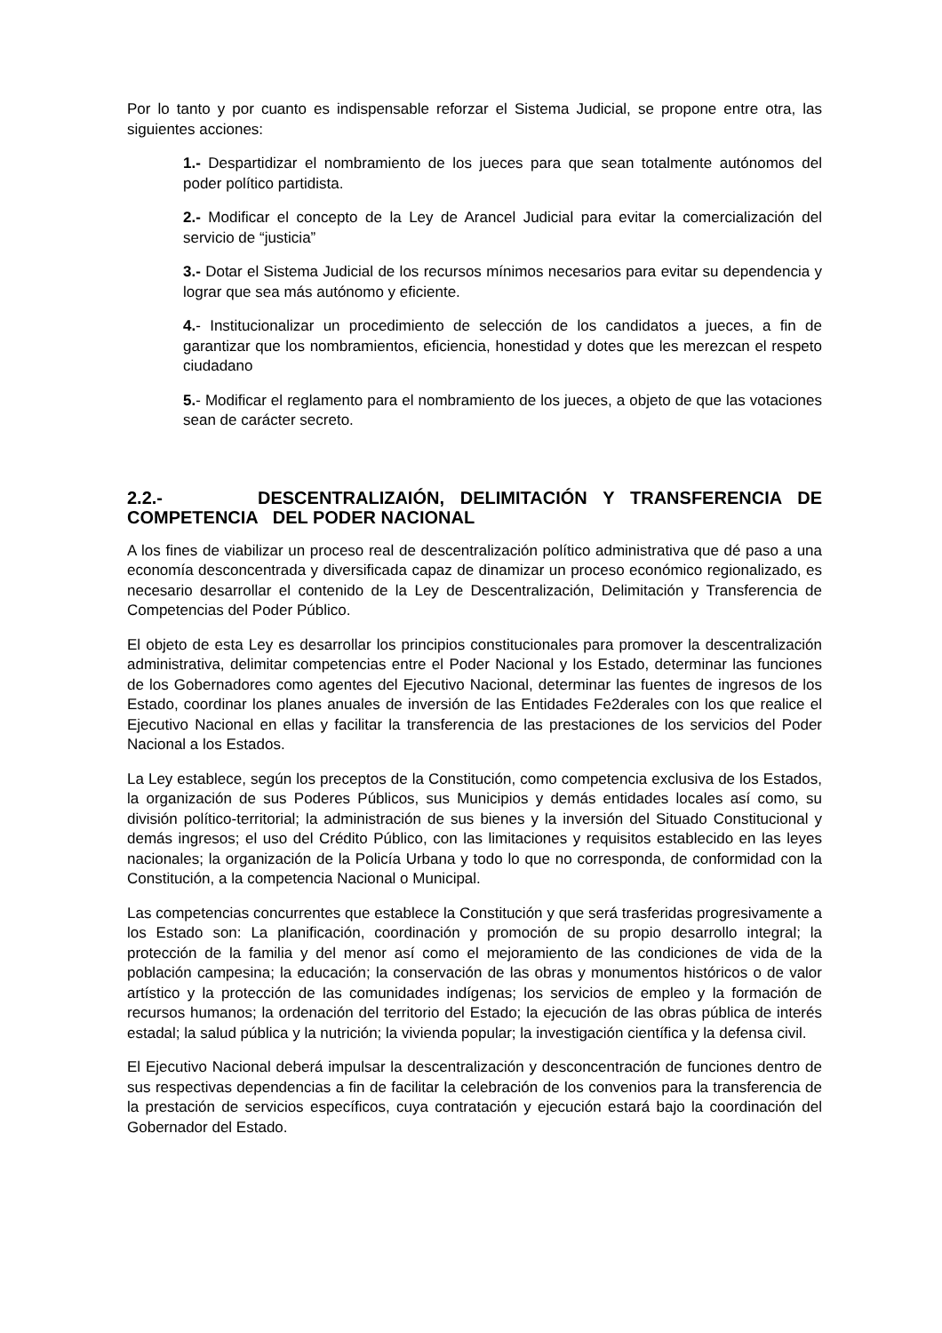Por lo tanto y por cuanto es indispensable reforzar el Sistema Judicial, se propone entre otra, las siguientes acciones:
1.- Despartidizar el nombramiento de los jueces para que sean totalmente autónomos del poder político partidista.
2.- Modificar el concepto de la Ley de Arancel Judicial para evitar la comercialización del servicio de “justicia”
3.- Dotar el Sistema Judicial de los recursos mínimos necesarios para evitar su dependencia y lograr que sea más autónomo y eficiente.
4.- Institucionalizar un procedimiento de selección de los candidatos a jueces, a fin de garantizar que los nombramientos, eficiencia, honestidad y dotes que les merezcan el respeto ciudadano
5.- Modificar el reglamento para el nombramiento de los jueces, a objeto de que las votaciones sean de carácter secreto.
2.2.- DESCENTRALIZAIÓN, DELIMITACIÓN Y TRANSFERENCIA DE COMPETENCIA DEL PODER NACIONAL
A los fines de viabilizar un proceso real de descentralización político administrativa que dé paso a una economía desconcentrada y diversificada capaz de dinamizar un proceso económico regionalizado, es necesario desarrollar el contenido de la Ley de Descentralización, Delimitación y Transferencia de Competencias del Poder Público.
El objeto de esta Ley es desarrollar los principios constitucionales para promover la descentralización administrativa, delimitar competencias entre el Poder Nacional y los Estado, determinar las funciones de los Gobernadores como agentes del Ejecutivo Nacional, determinar las fuentes de ingresos de los Estado, coordinar los planes anuales de inversión de las Entidades Fe2derales con los que realice el Ejecutivo Nacional en ellas y facilitar la transferencia de las prestaciones de los servicios del Poder Nacional a los Estados.
La Ley establece, según los preceptos de la Constitución, como competencia exclusiva de los Estados, la organización de sus Poderes Públicos, sus Municipios y demás entidades locales así como, su división político-territorial; la administración de sus bienes y la inversión del Situado Constitucional y demás ingresos; el uso del Crédito Público, con las limitaciones y requisitos establecido en las leyes nacionales; la organización de la Policía Urbana y todo lo que no corresponda, de conformidad con la Constitución, a la competencia Nacional o Municipal.
Las competencias concurrentes que establece la Constitución y que será trasferidas progresivamente a los Estado son: La planificación, coordinación y promoción de su propio desarrollo integral; la protección de la familia y del menor así como el mejoramiento de las condiciones de vida de la población campesina; la educación; la conservación de las obras y monumentos históricos o de valor artístico y la protección de las comunidades indígenas; los servicios de empleo y la formación de recursos humanos; la ordenación del territorio del Estado; la ejecución de las obras pública de interés estadal; la salud pública y la nutrición; la vivienda popular; la investigación científica y la defensa civil.
El Ejecutivo Nacional deberá impulsar la descentralización y desconcentración de funciones dentro de sus respectivas dependencias a fin de facilitar la celebración de los convenios para la transferencia de la prestación de servicios específicos, cuya contratación y ejecución estará bajo la coordinación del Gobernador del Estado.